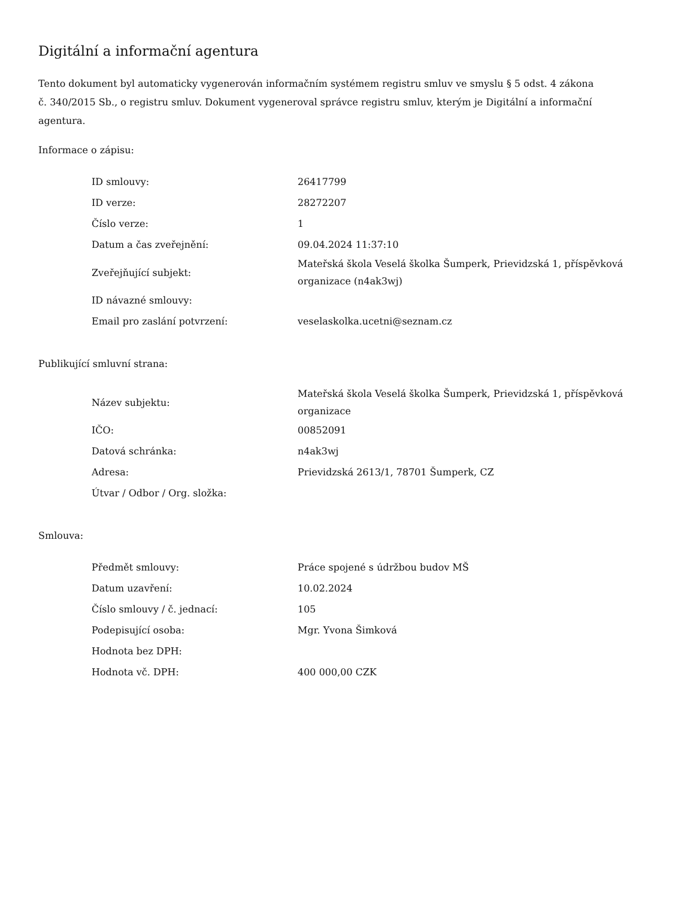Digitální a informační agentura
Tento dokument byl automaticky vygenerován informačním systémem registru smluv ve smyslu § 5 odst. 4 zákona
č. 340/2015 Sb., o registru smluv. Dokument vygeneroval správce registru smluv, kterým je Digitální a informační agentura.
Informace o zápisu:
| ID smlouvy: | 26417799 |
| ID verze: | 28272207 |
| Číslo verze: | 1 |
| Datum a čas zveřejnění: | 09.04.2024 11:37:10 |
| Zveřejňující subjekt: | Mateřská škola Veselá školka Šumperk, Prievidzská 1, příspěvková organizace (n4ak3wj) |
| ID návazné smlouvy: | |
| Email pro zaslání potvrzení: | veselaskolka.ucetni@seznam.cz |
Publikující smluvní strana:
| Název subjektu: | Mateřská škola Veselá školka Šumperk, Prievidzská 1, příspěvková organizace |
| IČO: | 00852091 |
| Datová schránka: | n4ak3wj |
| Adresa: | Prievidzská 2613/1, 78701 Šumperk, CZ |
| Útvar / Odbor / Org. složka: | |
Smlouva:
| Předmět smlouvy: | Práce spojené s údržbou budov MŠ |
| Datum uzavření: | 10.02.2024 |
| Číslo smlouvy / č. jednací: | 105 |
| Podepisující osoba: | Mgr. Yvona Šimková |
| Hodnota bez DPH: | |
| Hodnota vč. DPH: | 400 000,00 CZK |